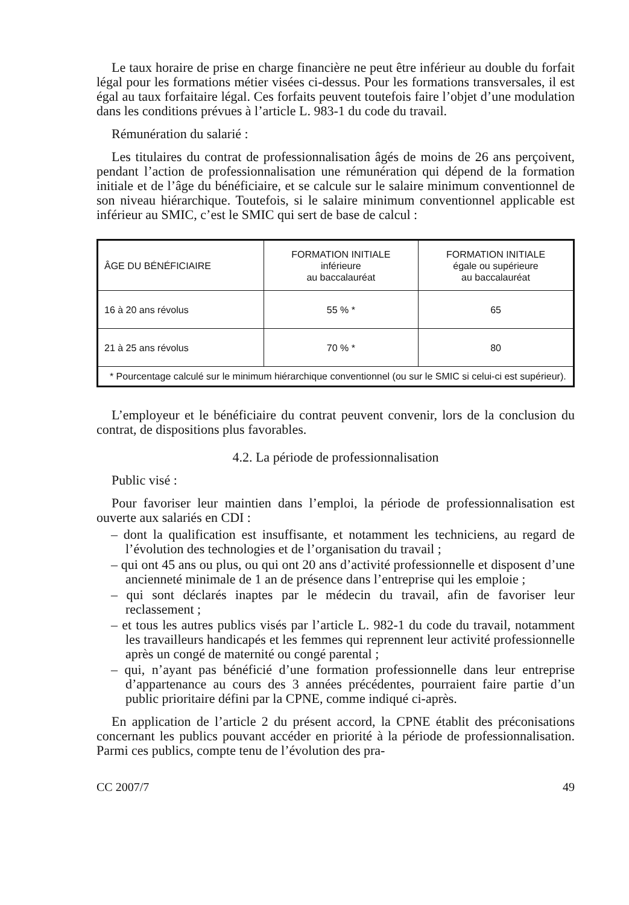Le taux horaire de prise en charge financière ne peut être inférieur au double du forfait légal pour les formations métier visées ci-dessus. Pour les formations transversales, il est égal au taux forfaitaire légal. Ces forfaits peuvent toutefois faire l’objet d’une modulation dans les conditions prévues à l’article L. 983-1 du code du travail.
Rémunération du salarié :
Les titulaires du contrat de professionnalisation âgés de moins de 26 ans perçoivent, pendant l’action de professionnalisation une rémunération qui dépend de la formation initiale et de l’âge du bénéficiaire, et se calcule sur le salaire minimum conventionnel de son niveau hiérarchique. Toutefois, si le salaire minimum conventionnel applicable est inférieur au SMIC, c’est le SMIC qui sert de base de calcul :
| ÂGE DU BÉNÉFICIAIRE | FORMATION INITIALE inférieure au baccalauréat | FORMATION INITIALE égale ou supérieure au baccalauréat |
| --- | --- | --- |
| 16 à 20 ans révolus | 55 % * | 65 |
| 21 à 25 ans révolus | 70 % * | 80 |
| * Pourcentage calculé sur le minimum hiérarchique conventionnel (ou sur le SMIC si celui-ci est supérieur). | | |
L’employeur et le bénéficiaire du contrat peuvent convenir, lors de la conclusion du contrat, de dispositions plus favorables.
4.2. La période de professionnalisation
Public visé :
Pour favoriser leur maintien dans l’emploi, la période de professionnalisation est ouverte aux salariés en CDI :
– dont la qualification est insuffisante, et notamment les techniciens, au regard de l’évolution des technologies et de l’organisation du travail ;
– qui ont 45 ans ou plus, ou qui ont 20 ans d’activité professionnelle et disposent d’une ancienneté minimale de 1 an de présence dans l’entreprise qui les emploie ;
– qui sont déclarés inaptes par le médecin du travail, afin de favoriser leur reclassement ;
– et tous les autres publics visés par l’article L. 982-1 du code du travail, notamment les travailleurs handicapés et les femmes qui reprennent leur activité professionnelle après un congé de maternité ou congé parental ;
– qui, n’ayant pas bénéficié d’une formation professionnelle dans leur entreprise d’appartenance au cours des 3 années précédentes, pourraient faire partie d’un public prioritaire défini par la CPNE, comme indiqué ci-après.
En application de l’article 2 du présent accord, la CPNE établit des préconisations concernant les publics pouvant accéder en priorité à la période de professionnalisation. Parmi ces publics, compte tenu de l’évolution des pra-
CC 2007/7 49